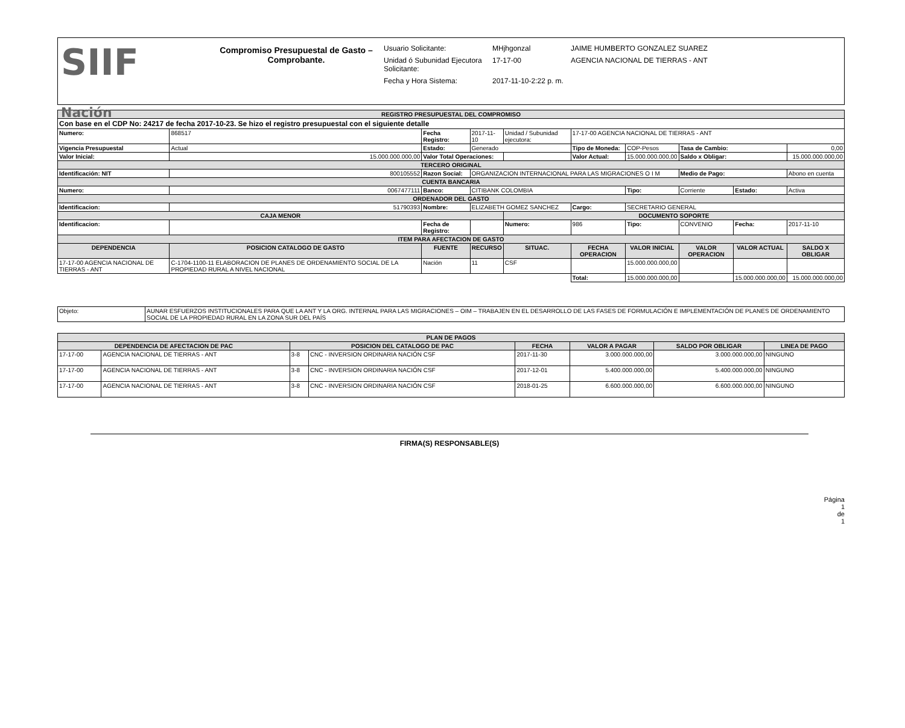SIIF
Nación
Compromiso Presupuestal de Gasto – Comprobante.
Usuario Solicitante: MHjhgonzal JAIME HUMBERTO GONZALEZ SUAREZ
Unidad ó Subunidad Ejecutora Solicitante: 17-17-00 AGENCIA NACIONAL DE TIERRAS - ANT
Fecha y Hora Sistema: 2017-11-10-2:22 p. m.
| REGISTRO PRESUPUESTAL DEL COMPROMISO | | | | | | | | | |
| Con base en el CDP No: 24217 de fecha 2017-10-23. Se hizo el registro presupuestal con el siguiente detalle | | | | | | | | | |
| Numero: | 868517 | Fecha Registro: | 2017-11-10 | Unidad / Subunidad ejecutora: | 17-17-00 AGENCIA NACIONAL DE TIERRAS - ANT | | | | |
| Vigencia Presupuestal | Actual | Estado: | Generado | | Tipo de Moneda: | COP-Pesos | Tasa de Cambio: | | 0,00 |
| Valor Inicial: | 15.000.000.000,00 | Valor Total Operaciones: | | | Valor Actual: | 15.000.000.000,00 | Saldo x Obligar: | | 15.000.000.000,00 |
| TERCERO ORIGINAL | | | | | | | | | |
| Identificación: NIT | 800105552 | Razon Social: | ORGANIZACION INTERNACIONAL PARA LAS MIGRACIONES O I M | | | | Medio de Pago: | | Abono en cuenta |
| CUENTA BANCARIA | | | | | | | | | |
| Numero: | 0067477111 | Banco: | CITIBANK COLOMBIA | | | Tipo: | Corriente | Estado: | Activa |
| ORDENADOR DEL GASTO | | | | | | | | | |
| Identificacion: | 51790393 | Nombre: | ELIZABETH GOMEZ SANCHEZ | | Cargo: | SECRETARIO GENERAL | | | |
| CAJA MENOR | | | | DOCUMENTO SOPORTE | | | | | |
| Identificacion: | | Fecha de Registro: | | Numero: | 986 | Tipo: | CONVENIO | Fecha: | 2017-11-10 |
| ITEM PARA AFECTACION DE GASTO | | | | | | | | | |
| DEPENDENCIA | POSICION CATALOGO DE GASTO | FUENTE | RECURSO | SITUAC. | FECHA OPERACION | VALOR INICIAL | VALOR OPERACION | VALOR ACTUAL | SALDO X OBLIGAR |
| 17-17-00 AGENCIA NACIONAL DE TIERRAS - ANT | C-1704-1100-11 ELABORACION DE PLANES DE ORDENAMIENTO SOCIAL DE LA PROPIEDAD RURAL A NIVEL NACIONAL | Nación | 11 | CSF | | 15.000.000.000,00 | | | |
| | | | | | Total: | 15.000.000.000,00 | | 15.000.000.000,00 | 15.000.000.000,00 |
| Objeto: | AUNAR ESFUERZOS INSTITUCIONALES PARA QUE LA ANT Y LA ORG. INTERNAL PARA LAS MIGRACIONES – OIM – TRABAJEN EN EL DESARROLLO DE LAS FASES DE FORMULACIÓN E IMPLEMENTACIÓN DE PLANES DE ORDENAMIENTO SOCIAL DE LA PROPIEDAD RURAL EN LA ZONA SUR DEL PAÍS |
| PLAN DE PAGOS | | | | | | | |
| DEPENDENCIA DE AFECTACION DE PAC | | POSICION DEL CATALOGO DE PAC | | FECHA | VALOR A PAGAR | SALDO POR OBLIGAR | LINEA DE PAGO |
| 17-17-00 | AGENCIA NACIONAL DE TIERRAS - ANT | 3-8 | CNC - INVERSION ORDINARIA NACIÓN CSF | 2017-11-30 | 3.000.000.000,00 | 3.000.000.000,00 | NINGUNO |
| 17-17-00 | AGENCIA NACIONAL DE TIERRAS - ANT | 3-8 | CNC - INVERSION ORDINARIA NACIÓN CSF | 2017-12-01 | 5.400.000.000,00 | 5.400.000.000,00 | NINGUNO |
| 17-17-00 | AGENCIA NACIONAL DE TIERRAS - ANT | 3-8 | CNC - INVERSION ORDINARIA NACIÓN CSF | 2018-01-25 | 6.600.000.000,00 | 6.600.000.000,00 | NINGUNO |
FIRMA(S) RESPONSABLE(S)
Página
1
de
1